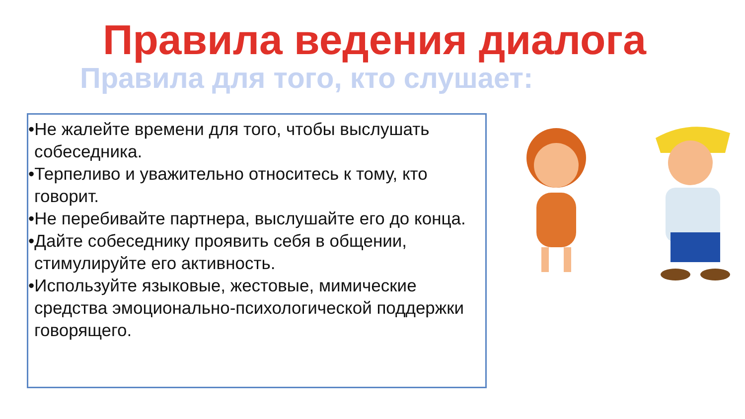Правила ведения диалога
Правила для того, кто слушает:
•Не жалейте времени для того, чтобы выслушать собеседника.
•Терпеливо и уважительно относитесь к тому, кто говорит.
•Не перебивайте партнера, выслушайте его до конца.
•Дайте собеседнику проявить себя в общении, стимулируйте его активность.
•Используйте языковые, жестовые, мимические средства эмоционально-психологической поддержки говорящего.